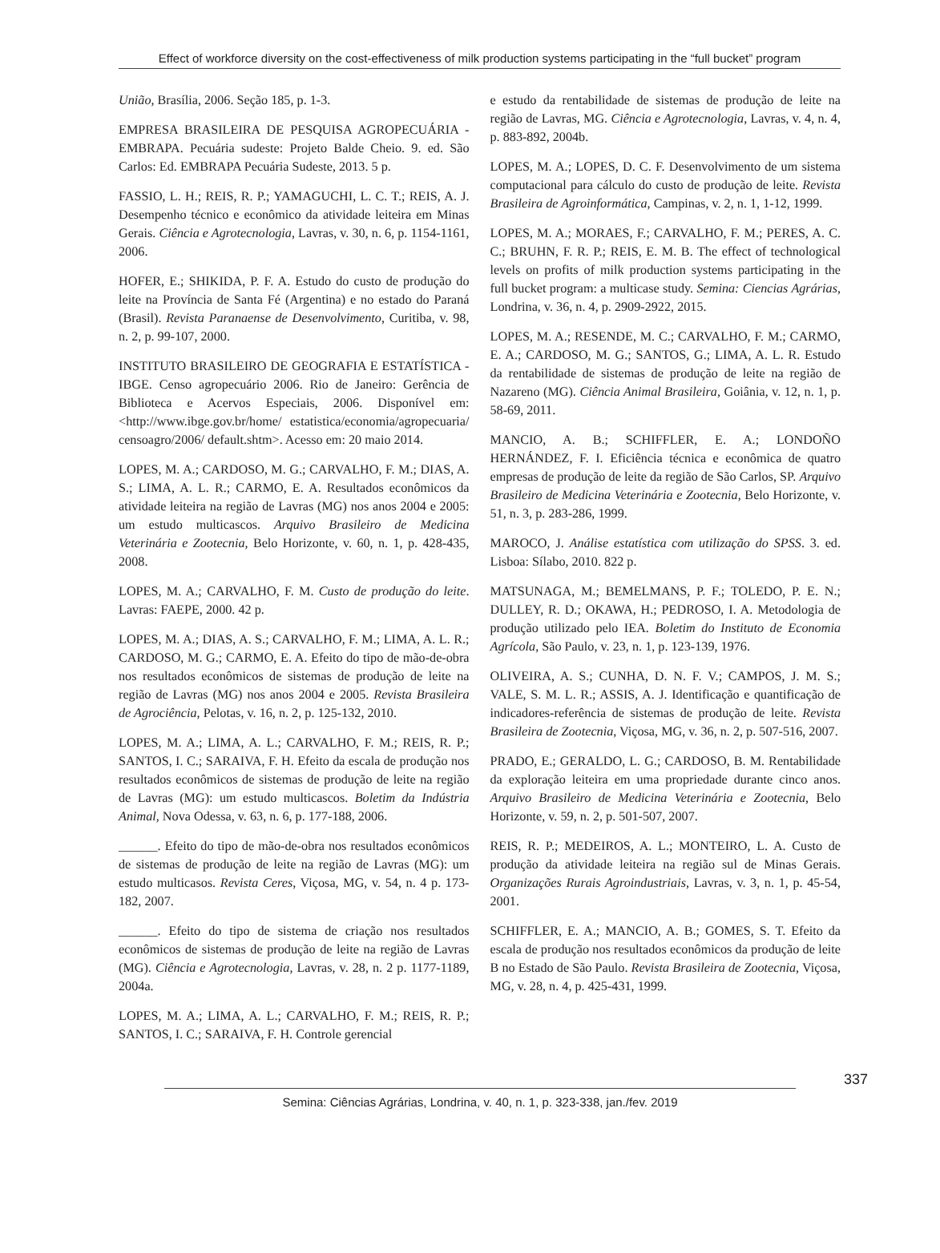Effect of workforce diversity on the cost-effectiveness of milk production systems participating in the “full bucket” program
União, Brasília, 2006. Seção 185, p. 1-3.
EMPRESA BRASILEIRA DE PESQUISA AGROPECUÁRIA - EMBRAPA. Pecuária sudeste: Projeto Balde Cheio. 9. ed. São Carlos: Ed. EMBRAPA Pecuária Sudeste, 2013. 5 p.
FASSIO, L. H.; REIS, R. P.; YAMAGUCHI, L. C. T.; REIS, A. J. Desempenho técnico e econômico da atividade leiteira em Minas Gerais. Ciência e Agrotecnologia, Lavras, v. 30, n. 6, p. 1154-1161, 2006.
HOFER, E.; SHIKIDA, P. F. A. Estudo do custo de produção do leite na Província de Santa Fé (Argentina) e no estado do Paraná (Brasil). Revista Paranaense de Desenvolvimento, Curitiba, v. 98, n. 2, p. 99-107, 2000.
INSTITUTO BRASILEIRO DE GEOGRAFIA E ESTATÍSTICA - IBGE. Censo agropecuário 2006. Rio de Janeiro: Gerência de Biblioteca e Acervos Especiais, 2006. Disponível em: <http://www.ibge.gov.br/home/ estatistica/economia/agropecuaria/ censoagro/2006/ default.shtm>. Acesso em: 20 maio 2014.
LOPES, M. A.; CARDOSO, M. G.; CARVALHO, F. M.; DIAS, A. S.; LIMA, A. L. R.; CARMO, E. A. Resultados econômicos da atividade leiteira na região de Lavras (MG) nos anos 2004 e 2005: um estudo multicascos. Arquivo Brasileiro de Medicina Veterinária e Zootecnia, Belo Horizonte, v. 60, n. 1, p. 428-435, 2008.
LOPES, M. A.; CARVALHO, F. M. Custo de produção do leite. Lavras: FAEPE, 2000. 42 p.
LOPES, M. A.; DIAS, A. S.; CARVALHO, F. M.; LIMA, A. L. R.; CARDOSO, M. G.; CARMO, E. A. Efeito do tipo de mão-de-obra nos resultados econômicos de sistemas de produção de leite na região de Lavras (MG) nos anos 2004 e 2005. Revista Brasileira de Agrociência, Pelotas, v. 16, n. 2, p. 125-132, 2010.
LOPES, M. A.; LIMA, A. L.; CARVALHO, F. M.; REIS, R. P.; SANTOS, I. C.; SARAIVA, F. H. Efeito da escala de produção nos resultados econômicos de sistemas de produção de leite na região de Lavras (MG): um estudo multicascos. Boletim da Indústria Animal, Nova Odessa, v. 63, n. 6, p. 177-188, 2006.
______. Efeito do tipo de mão-de-obra nos resultados econômicos de sistemas de produção de leite na região de Lavras (MG): um estudo multicasos. Revista Ceres, Viçosa, MG, v. 54, n. 4 p. 173-182, 2007.
______. Efeito do tipo de sistema de criação nos resultados econômicos de sistemas de produção de leite na região de Lavras (MG). Ciência e Agrotecnologia, Lavras, v. 28, n. 2 p. 1177-1189, 2004a.
LOPES, M. A.; LIMA, A. L.; CARVALHO, F. M.; REIS, R. P.; SANTOS, I. C.; SARAIVA, F. H. Controle gerencial
e estudo da rentabilidade de sistemas de produção de leite na região de Lavras, MG. Ciência e Agrotecnologia, Lavras, v. 4, n. 4, p. 883-892, 2004b.
LOPES, M. A.; LOPES, D. C. F. Desenvolvimento de um sistema computacional para cálculo do custo de produção de leite. Revista Brasileira de Agroinformática, Campinas, v. 2, n. 1, 1-12, 1999.
LOPES, M. A.; MORAES, F.; CARVALHO, F. M.; PERES, A. C. C.; BRUHN, F. R. P.; REIS, E. M. B. The effect of technological levels on profits of milk production systems participating in the full bucket program: a multicase study. Semina: Ciencias Agrárias, Londrina, v. 36, n. 4, p. 2909-2922, 2015.
LOPES, M. A.; RESENDE, M. C.; CARVALHO, F. M.; CARMO, E. A.; CARDOSO, M. G.; SANTOS, G.; LIMA, A. L. R. Estudo da rentabilidade de sistemas de produção de leite na região de Nazareno (MG). Ciência Animal Brasileira, Goiânia, v. 12, n. 1, p. 58-69, 2011.
MANCIO, A. B.; SCHIFFLER, E. A.; LONDOÑO HERNÁNDEZ, F. I. Eficiência técnica e econômica de quatro empresas de produção de leite da região de São Carlos, SP. Arquivo Brasileiro de Medicina Veterinária e Zootecnia, Belo Horizonte, v. 51, n. 3, p. 283-286, 1999.
MAROCO, J. Análise estatística com utilização do SPSS. 3. ed. Lisboa: Sílabo, 2010. 822 p.
MATSUNAGA, M.; BEMELMANS, P. F.; TOLEDO, P. E. N.; DULLEY, R. D.; OKAWA, H.; PEDROSO, I. A. Metodologia de produção utilizado pelo IEA. Boletim do Instituto de Economia Agrícola, São Paulo, v. 23, n. 1, p. 123-139, 1976.
OLIVEIRA, A. S.; CUNHA, D. N. F. V.; CAMPOS, J. M. S.; VALE, S. M. L. R.; ASSIS, A. J. Identificação e quantificação de indicadores-referência de sistemas de produção de leite. Revista Brasileira de Zootecnia, Viçosa, MG, v. 36, n. 2, p. 507-516, 2007.
PRADO, E.; GERALDO, L. G.; CARDOSO, B. M. Rentabilidade da exploração leiteira em uma propriedade durante cinco anos. Arquivo Brasileiro de Medicina Veterinária e Zootecnia, Belo Horizonte, v. 59, n. 2, p. 501-507, 2007.
REIS, R. P.; MEDEIROS, A. L.; MONTEIRO, L. A. Custo de produção da atividade leiteira na região sul de Minas Gerais. Organizações Rurais Agroindustriais, Lavras, v. 3, n. 1, p. 45-54, 2001.
SCHIFFLER, E. A.; MANCIO, A. B.; GOMES, S. T. Efeito da escala de produção nos resultados econômicos da produção de leite B no Estado de São Paulo. Revista Brasileira de Zootecnia, Viçosa, MG, v. 28, n. 4, p. 425-431, 1999.
337
Semina: Ciências Agrárias, Londrina, v. 40, n. 1, p. 323-338, jan./fev. 2019